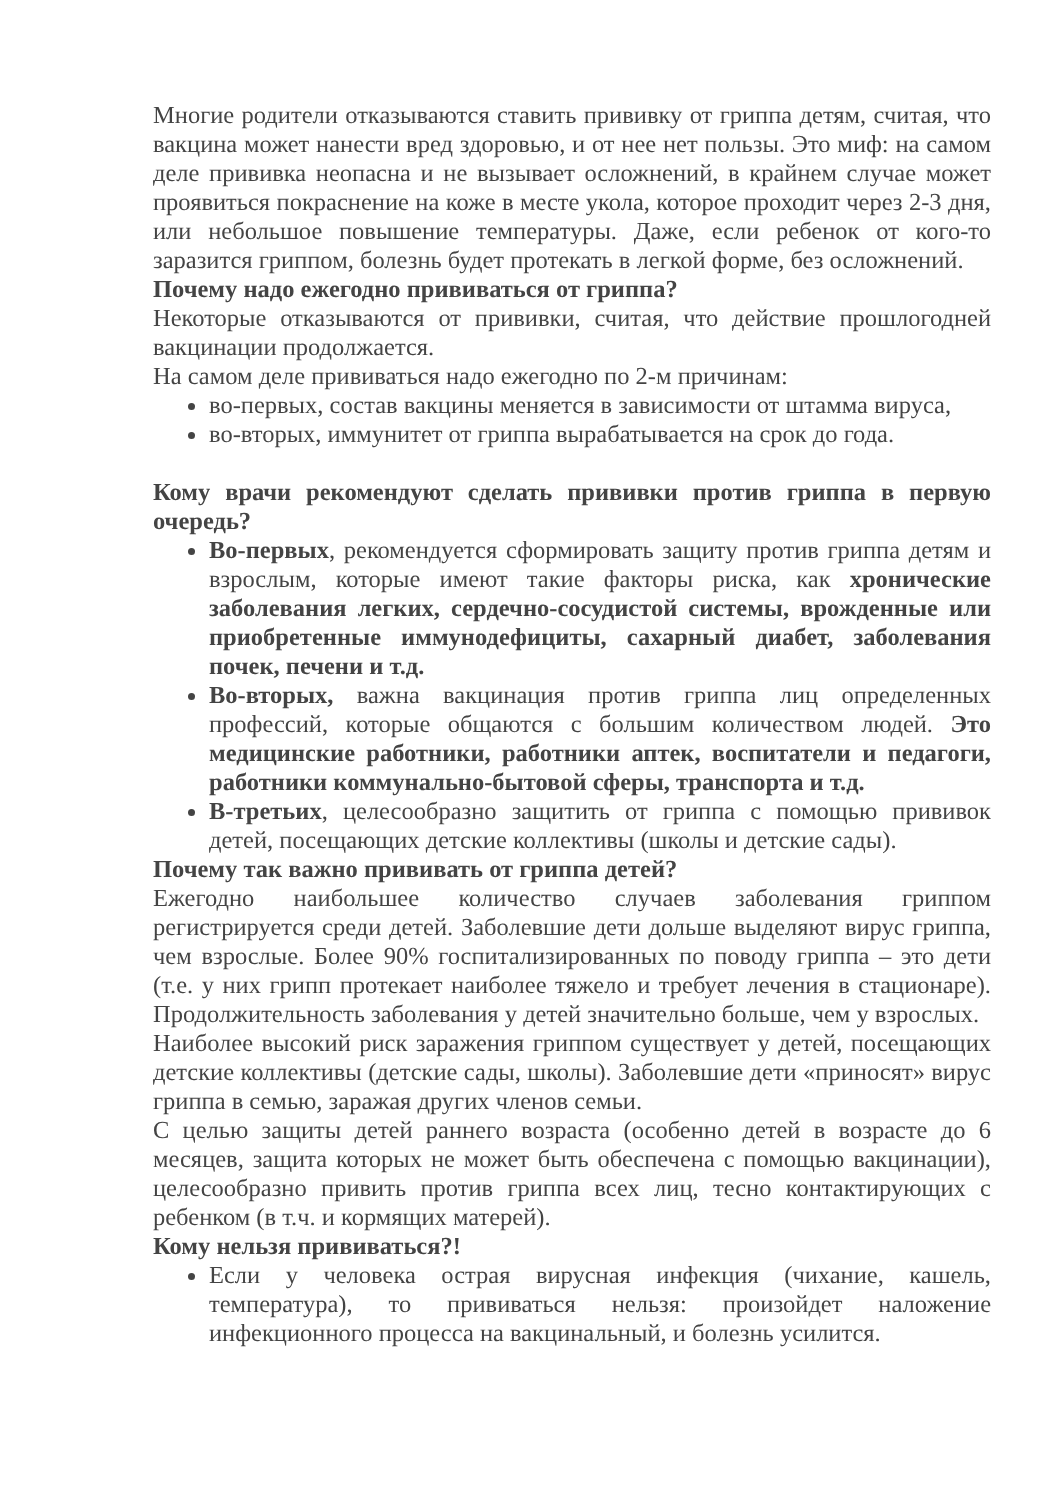Многие родители отказываются ставить прививку от гриппа детям, считая, что вакцина может нанести вред здоровью, и от нее нет пользы. Это миф: на самом деле прививка неопасна и не вызывает осложнений, в крайнем случае может проявиться покраснение на коже в месте укола, которое проходит через 2-3 дня, или небольшое повышение температуры. Даже, если ребенок от кого-то заразится гриппом, болезнь будет протекать в легкой форме, без осложнений.
Почему надо ежегодно прививаться от гриппа?
Некоторые отказываются от прививки, считая, что действие прошлогодней вакцинации продолжается.
На самом деле прививаться надо ежегодно по 2-м причинам:
во-первых, состав вакцины меняется в зависимости от штамма вируса,
во-вторых, иммунитет от гриппа вырабатывается на срок до года.
Кому врачи рекомендуют сделать прививки против гриппа в первую очередь?
Во-первых, рекомендуется сформировать защиту против гриппа детям и взрослым, которые имеют такие факторы риска, как хронические заболевания легких, сердечно-сосудистой системы, врожденные или приобретенные иммунодефициты, сахарный диабет, заболевания почек, печени и т.д.
Во-вторых, важна вакцинация против гриппа лиц определенных профессий, которые общаются с большим количеством людей. Это медицинские работники, работники аптек, воспитатели и педагоги, работники коммунально-бытовой сферы, транспорта и т.д.
В-третьих, целесообразно защитить от гриппа с помощью прививок детей, посещающих детские коллективы (школы и детские сады).
Почему так важно прививать от гриппа детей?
Ежегодно наибольшее количество случаев заболевания гриппом регистрируется среди детей. Заболевшие дети дольше выделяют вирус гриппа, чем взрослые. Более 90% госпитализированных по поводу гриппа – это дети (т.е. у них грипп протекает наиболее тяжело и требует лечения в стационаре). Продолжительность заболевания у детей значительно больше, чем у взрослых.
Наиболее высокий риск заражения гриппом существует у детей, посещающих детские коллективы (детские сады, школы). Заболевшие дети «приносят» вирус гриппа в семью, заражая других членов семьи.
С целью защиты детей раннего возраста (особенно детей в возрасте до 6 месяцев, защита которых не может быть обеспечена с помощью вакцинации), целесообразно привить против гриппа всех лиц, тесно контактирующих с ребенком (в т.ч. и кормящих матерей).
Кому нельзя прививаться?!
Если у человека острая вирусная инфекция (чихание, кашель, температура), то прививаться нельзя: произойдет наложение инфекционного процесса на вакцинальный, и болезнь усилится.